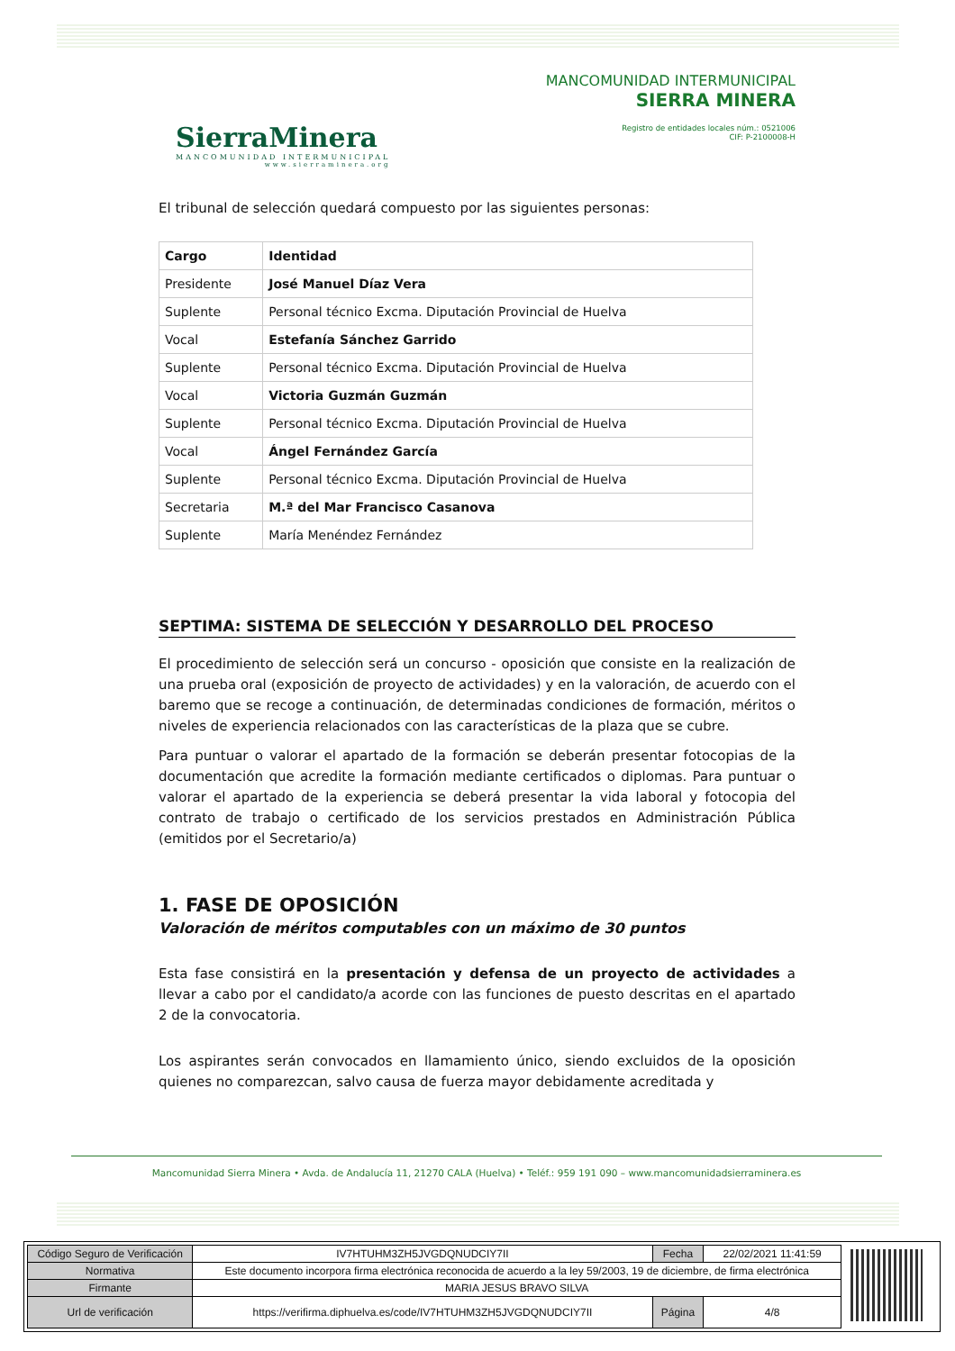SierraMinera
MANCOMUNIDAD INTERMUNICIPAL
www.sierraminera.org
MANCOMUNIDAD INTERMUNICIPAL
SIERRA MINERA
Registro de entidades locales núm.: 0521006
CIF: P-2100008-H
El tribunal de selección quedará compuesto por las siguientes personas:
| Cargo | Identidad |
| --- | --- |
| Presidente | José Manuel Díaz Vera |
| Suplente | Personal técnico Excma. Diputación Provincial de Huelva |
| Vocal | Estefanía Sánchez Garrido |
| Suplente | Personal técnico Excma. Diputación Provincial de Huelva |
| Vocal | Victoria Guzmán Guzmán |
| Suplente | Personal técnico Excma. Diputación Provincial de Huelva |
| Vocal | Ángel Fernández García |
| Suplente | Personal técnico Excma. Diputación Provincial de Huelva |
| Secretaria | M.ª del Mar Francisco Casanova |
| Suplente | María Menéndez Fernández |
SEPTIMA: SISTEMA DE SELECCIÓN Y DESARROLLO DEL PROCESO
El procedimiento de selección será un concurso - oposición que consiste en la realización de una prueba oral (exposición de proyecto de actividades) y en la valoración, de acuerdo con el baremo que se recoge a continuación, de determinadas condiciones de formación, méritos o niveles de experiencia relacionados con las características de la plaza que se cubre.
Para puntuar o valorar el apartado de la formación se deberán presentar fotocopias de la documentación que acredite la formación mediante certificados o diplomas. Para puntuar o valorar el apartado de la experiencia se deberá presentar la vida laboral y fotocopia del contrato de trabajo o certificado de los servicios prestados en Administración Pública (emitidos por el Secretario/a)
1. FASE DE OPOSICIÓN
Valoración de méritos computables con un máximo de 30 puntos
Esta fase consistirá en la presentación y defensa de un proyecto de actividades a llevar a cabo por el candidato/a acorde con las funciones de puesto descritas en el apartado 2 de la convocatoria.
Los aspirantes serán convocados en llamamiento único, siendo excluidos de la oposición quienes no comparezcan, salvo causa de fuerza mayor debidamente acreditada y
Mancomunidad Sierra Minera • Avda. de Andalucía 11, 21270 CALA (Huelva) • Teléf.: 959 191 090 – www.mancomunidadsierraminera.es
| Código Seguro de Verificación | IV7HTUHM3ZH5JVGDQNUDCIY7II | Fecha | 22/02/2021 11:41:59 |
| Normativa | Este documento incorpora firma electrónica reconocida de acuerdo a la ley 59/2003, 19 de diciembre, de firma electrónica | | |
| Firmante | MARIA JESUS BRAVO SILVA | | |
| Url de verificación | https://verifirma.diphuelva.es/code/IV7HTUHM3ZH5JVGDQNUDCIY7II | Página | 4/8 |